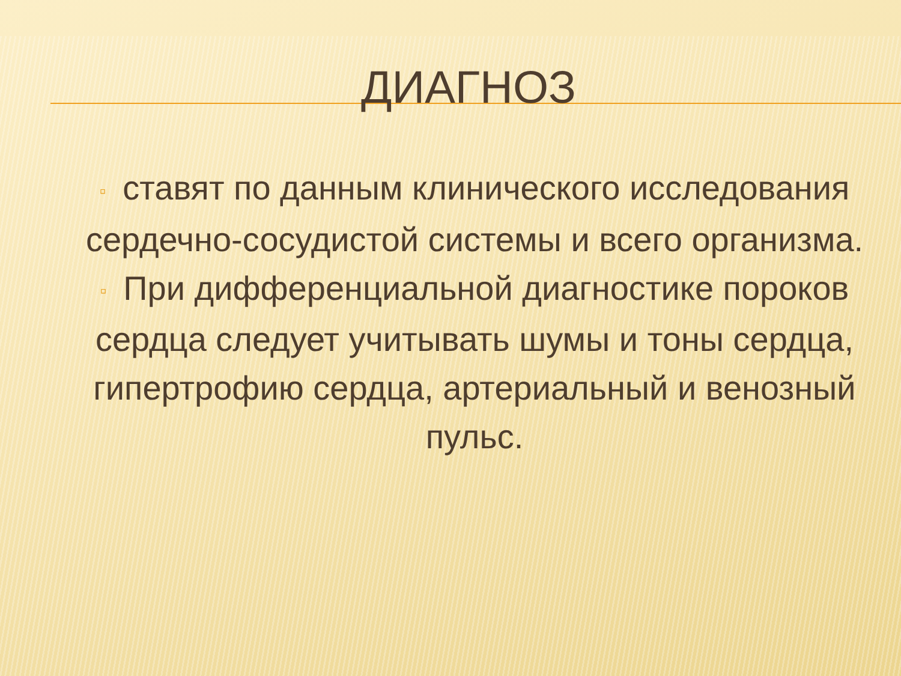ДИАГНОЗ
▫ ставят по данным клинического исследования сердечно-сосудистой системы и всего организма.
▫ При дифференциальной диагностике пороков сердца следует учитывать шумы и тоны сердца, гипертрофию сердца, артериальный и венозный пульс.